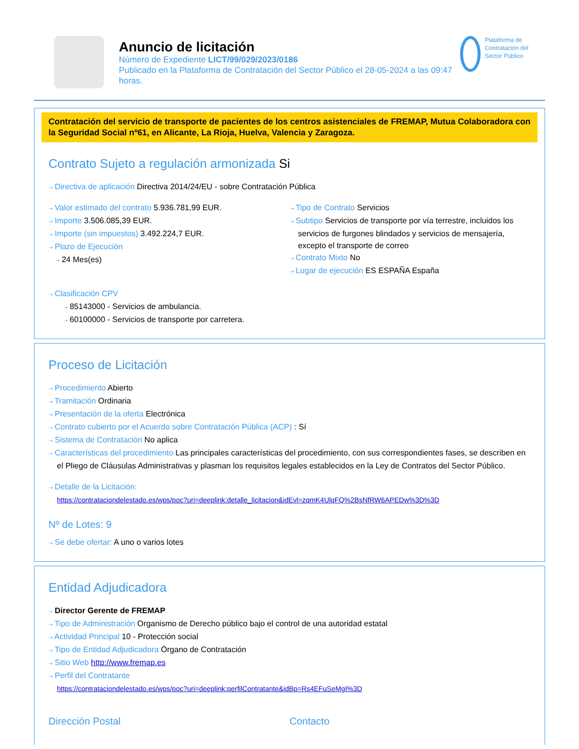Anuncio de licitación
Número de Expediente LICT/99/029/2023/0186
Publicado en la Plataforma de Contratación del Sector Público el 28-05-2024 a las 09:47 horas.
Plataforma de Contratación del Sector Público
Contratación del servicio de transporte de pacientes de los centros asistenciales de FREMAP, Mutua Colaboradora con la Seguridad Social nº61, en Alicante, La Rioja, Huelva, Valencia y Zaragoza.
Contrato Sujeto a regulación armonizada Si
⇢ Directiva de aplicación Directiva 2014/24/EU - sobre Contratación Pública
⇢ Valor estimado del contrato 5.936.781,99 EUR.
⇢ Importe 3.506.085,39 EUR.
⇢ Importe (sin impuestos) 3.492.224,7 EUR.
⇢ Plazo de Ejecución
⇢ 24 Mes(es)
⇢ Tipo de Contrato Servicios
⇢ Subtipo Servicios de transporte por vía terrestre, incluidos los servicios de furgones blindados y servicios de mensajería, excepto el transporte de correo
⇢ Contrato Mixto No
⇢ Lugar de ejecución ES ESPAÑA España
⇢ Clasificación CPV
⇢ 85143000 - Servicios de ambulancia.
⇢ 60100000 - Servicios de transporte por carretera.
Proceso de Licitación
⇢ Procedimiento Abierto
⇢ Tramitación Ordinaria
⇢ Presentación de la oferta Electrónica
⇢ Contrato cubierto por el Acuerdo sobre Contratación Pública (ACP) : Sí
⇢ Sistema de Contratación No aplica
⇢ Características del procedimiento Las principales características del procedimiento, con sus correspondientes fases, se describen en el Pliego de Cláusulas Administrativas y plasman los requisitos legales establecidos en la Ley de Contratos del Sector Público.
⇢ Detalle de la Licitación:
https://contrataciondelestado.es/wps/poc?uri=deeplink:detalle_licitacion&idEvl=zqmK4UlqFQ%2BsNfRW6APEDw%3D%3D
Nº de Lotes: 9
⇢ Se debe ofertar: A uno o varios lotes
Entidad Adjudicadora
⇢ Director Gerente de FREMAP
⇢ Tipo de Administración Organismo de Derecho público bajo el control de una autoridad estatal
⇢ Actividad Principal 10 - Protección social
⇢ Tipo de Entidad Adjudicadora Órgano de Contratación
⇢ Sitio Web http://www.fremap.es
⇢ Perfil del Contratante
https://contrataciondelestado.es/wps/poc?uri=deeplink:perfilContratante&idBp=Rs4EFuSeMgI%3D
Dirección Postal Contacto